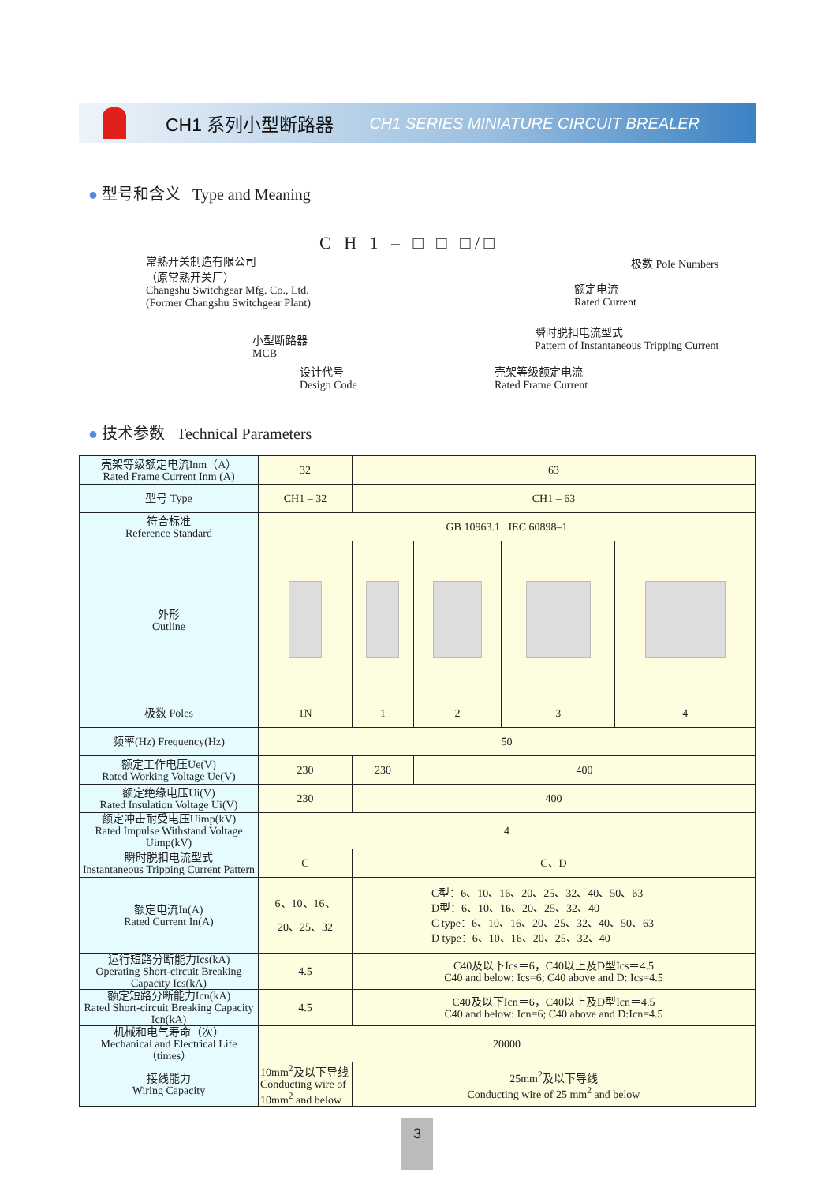CH1 系列小型断路器 CH1 SERIES MINIATURE CIRCUIT BREALER
● 型号和含义 Type and Meaning
C H 1 – □ □ □ / □
常熟开关制造有限公司
（原常熟开关厂）
Changshu Switchgear Mfg. Co., Ltd.
(Former Changshu Switchgear Plant)
小型断路器
MCB
设计代号
Design Code
极数 Pole Numbers
额定电流
Rated Current
瞬时脱扣电流型式
Pattern of Instantaneous Tripping Current
壳架等级额定电流
Rated Frame Current
● 技术参数 Technical Parameters
| 壳架等级额定电流Inm（A） Rated Frame Current Inm (A) | 32 | 63 | | | |
| 型号 Type | CH1 – 32 | CH1 – 63 | | | |
| 符合标准 Reference Standard | GB 10963.1 IEC 60898–1 | | | | |
| 外形 Outline | | | | | |
| 极数 Poles | 1N | 1 | 2 | 3 | 4 |
| 频率(Hz) Frequency(Hz) | 50 | | | | |
| 额定工作电压Ue(V) Rated Working Voltage Ue(V) | 230 | 230 | 400 | | |
| 额定绝缘电压Ui(V) Rated Insulation Voltage Ui(V) | 230 | 400 | | | |
| 额定冲击耐受电压Uimp(kV) Rated Impulse Withstand Voltage Uimp(kV) | 4 | | | | |
| 瞬时脱扣电流型式 Instantaneous Tripping Current Pattern | C | C、D | | | |
| 额定电流In(A) Rated Current In(A) | 6、10、16、 20、25、32 | C型：6、10、16、20、25、32、40、50、63 D型：6、10、16、20、25、32、40 C type：6、10、16、20、25、32、40、50、63 D type：6、10、16、20、25、32、40 | | | |
| 运行短路分断能力Ics(kA) Operating Short-circuit Breaking Capacity Ics(kA) | 4.5 | C40及以下Ics＝6，C40以上及D型Ics＝4.5 C40 and below: Ics=6; C40 above and D: Ics=4.5 | | | |
| 额定短路分断能力Icn(kA) Rated Short-circuit Breaking Capacity Icn(kA) | 4.5 | C40及以下Icn＝6，C40以上及D型Icn＝4.5 C40 and below: Icn=6; C40 above and D:Icn=4.5 | | | |
| 机械和电气寿命（次） Mechanical and Electrical Life（times） | 20000 | | | | |
| 接线能力 Wiring Capacity | 10mm<sup>2</sup>及以下导线 Conducting wire of 10mm<sup>2</sup> and below | 25mm<sup>2</sup>及以下导线 Conducting wire of 25 mm<sup>2</sup> and below | | | |
3